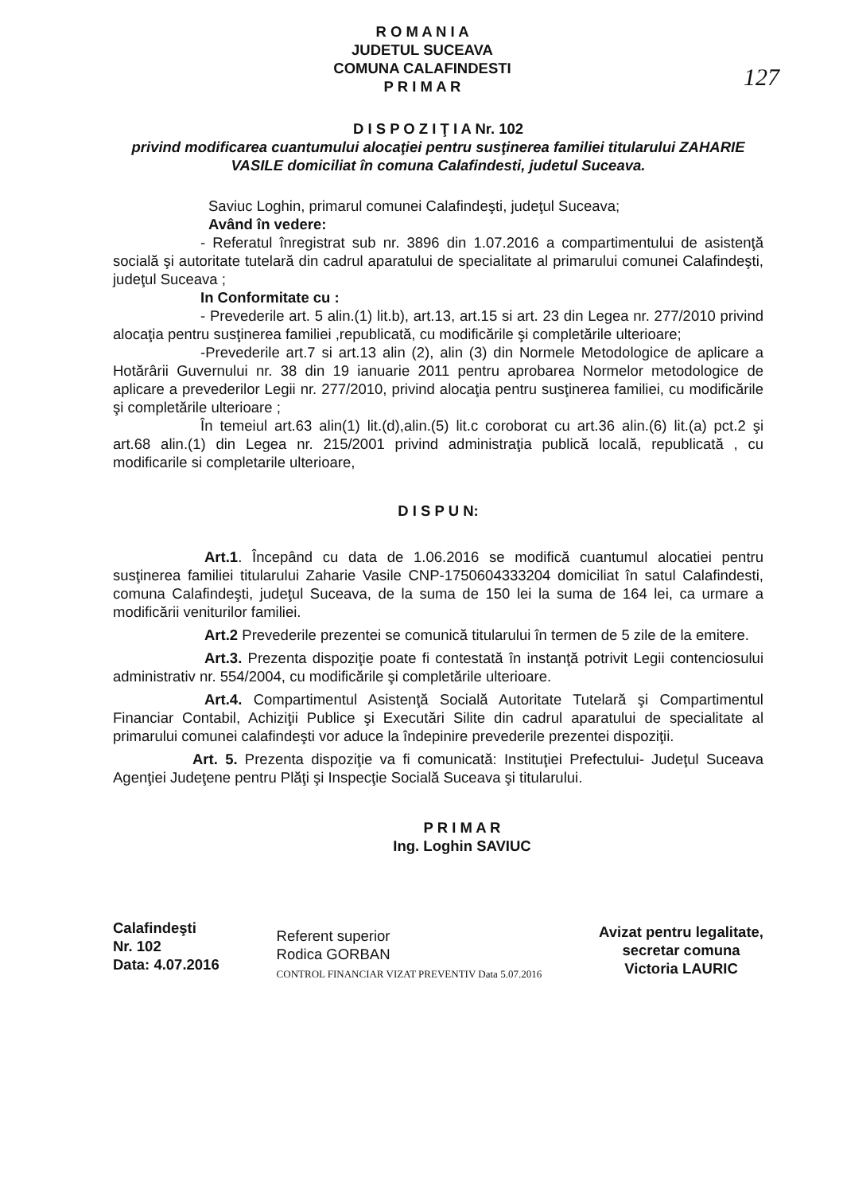127
R O M A N I A
JUDETUL SUCEAVA
COMUNA CALAFINDESTI
P R I M A R
D I S P O Z I Ţ I A Nr. 102
privind modificarea cuantumului alocaţiei pentru susţinerea familiei titularului ZAHARIE VASILE domiciliat în comuna Calafindesti, judetul Suceava.
Saviuc Loghin, primarul comunei Calafindeşti, judeţul Suceava;
Având în vedere:
- Referatul înregistrat sub nr. 3896 din 1.07.2016 a compartimentului de asistenţă socială şi autoritate tutelară din cadrul aparatului de specialitate al primarului comunei Calafindeşti, judeţul Suceava ;
In Conformitate cu :
- Prevederile art. 5 alin.(1) lit.b), art.13, art.15 si art. 23 din Legea nr. 277/2010 privind alocaţia pentru susţinerea familiei ,republicată, cu modificările şi completările ulterioare;
-Prevederile art.7 si art.13 alin (2), alin (3) din Normele Metodologice de aplicare a Hotărârii Guvernului nr. 38 din 19 ianuarie 2011 pentru aprobarea Normelor metodologice de aplicare a prevederilor Legii nr. 277/2010, privind alocaţia pentru susţinerea familiei, cu modificările şi completările ulterioare ;
În temeiul art.63 alin(1) lit.(d),alin.(5) lit.c coroborat cu art.36 alin.(6) lit.(a) pct.2 şi art.68 alin.(1) din Legea nr. 215/2001 privind administraţia publică locală, republicată , cu modificarile si completarile ulterioare,
D I S P U N:
Art.1. Începând cu data de 1.06.2016 se modifică cuantumul alocatiei pentru susţinerea familiei titularului Zaharie Vasile CNP-1750604333204 domiciliat în satul Calafindesti, comuna Calafindeşti, judeţul Suceava, de la suma de 150 lei la suma de 164 lei, ca urmare a modificării veniturilor familiei.
Art.2 Prevederile prezentei se comunică titularului în termen de 5 zile de la emitere.
Art.3. Prezenta dispoziţie poate fi contestată în instanţă potrivit Legii contenciosului administrativ nr. 554/2004, cu modificările şi completările ulterioare.
Art.4. Compartimentul Asistenţă Socială Autoritate Tutelară şi Compartimentul Financiar Contabil, Achiziţii Publice şi Executări Silite din cadrul aparatului de specialitate al primarului comunei calafindeşti vor aduce la îndepinire prevederile prezentei dispoziţii.
Art. 5. Prezenta dispoziţie va fi comunicată: Instituţiei Prefectului- Judeţul Suceava Agenţiei Judeţene pentru Plăţi şi Inspecţie Socială Suceava şi titularului.
P R I M A R
Ing. Loghin SAVIUC
Calafindeşti
Nr. 102
Data: 4.07.2016
Referent superior
Rodica GORBAN
CONTROL FINANCIAR VIZAT PREVENTIV Data 5.07.2016
Avizat pentru legalitate,
secretar comuna
Victoria LAURIC